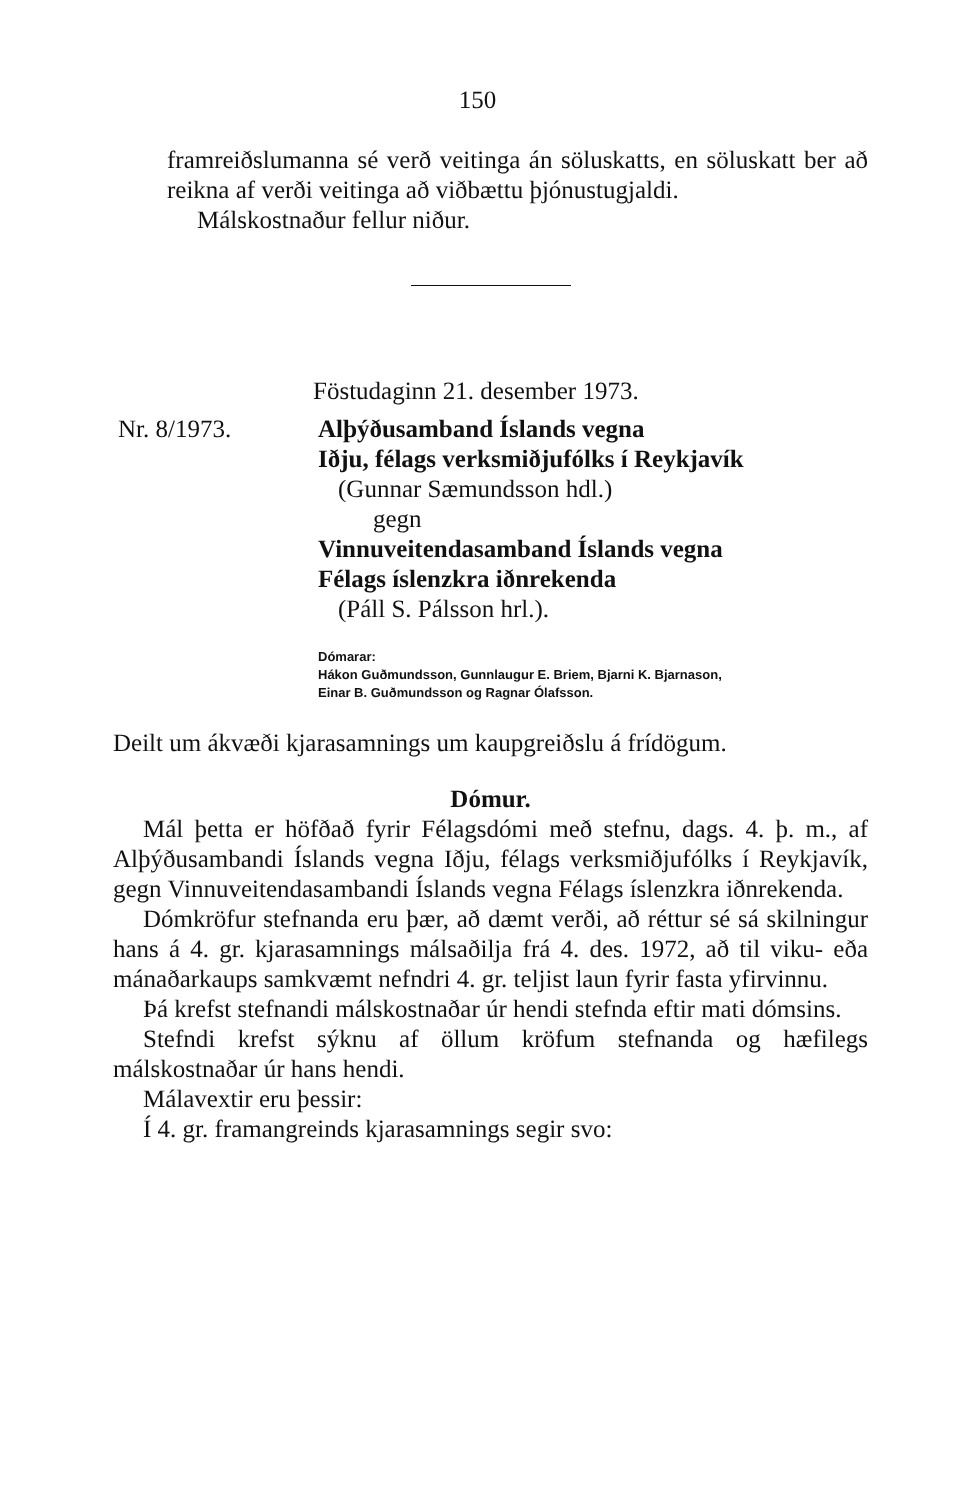150
framreiðslumanna sé verð veitinga án söluskatts, en söluskatt ber að reikna af verði veitinga að viðbættu þjónustugjaldi.
Málskostnaður fellur niður.
Föstudaginn 21. desember 1973.
Nr. 8/1973. Alþýðusamband Íslands vegna
Iðju, félags verksmiðjufólks í Reykjavík
(Gunnar Sæmundsson hdl.)
gegn
Vinnuveitendasamband Íslands vegna
Félags íslenzkra iðnrekenda
(Páll S. Pálsson hrl.).
Dómarar:
Hákon Guðmundsson, Gunnlaugur E. Briem, Bjarni K. Bjarnason,
Einar B. Guðmundsson og Ragnar Ólafsson.
Deilt um ákvæði kjarasamnings um kaupgreiðslu á frídögum.
Dómur.
Mál þetta er höfðað fyrir Félagsdómi með stefnu, dags. 4. þ. m., af Alþýðusambandi Íslands vegna Iðju, félags verksmiðjufólks í Reykjavík, gegn Vinnuveitendasambandi Íslands vegna Félags íslenzkra iðnrekenda.
Dómkröfur stefnanda eru þær, að dæmt verði, að réttur sé sá skilningur hans á 4. gr. kjarasamnings málsaðilja frá 4. des. 1972, að til viku- eða mánaðarkaups samkvæmt nefndri 4. gr. teljist laun fyrir fasta yfirvinnu.
Þá krefst stefnandi málskostnaðar úr hendi stefnda eftir mati dómsins.
Stefndi krefst sýknu af öllum kröfum stefnanda og hæfilegs málskostnaðar úr hans hendi.
Málavextir eru þessir:
Í 4. gr. framangreinds kjarasamnings segir svo: